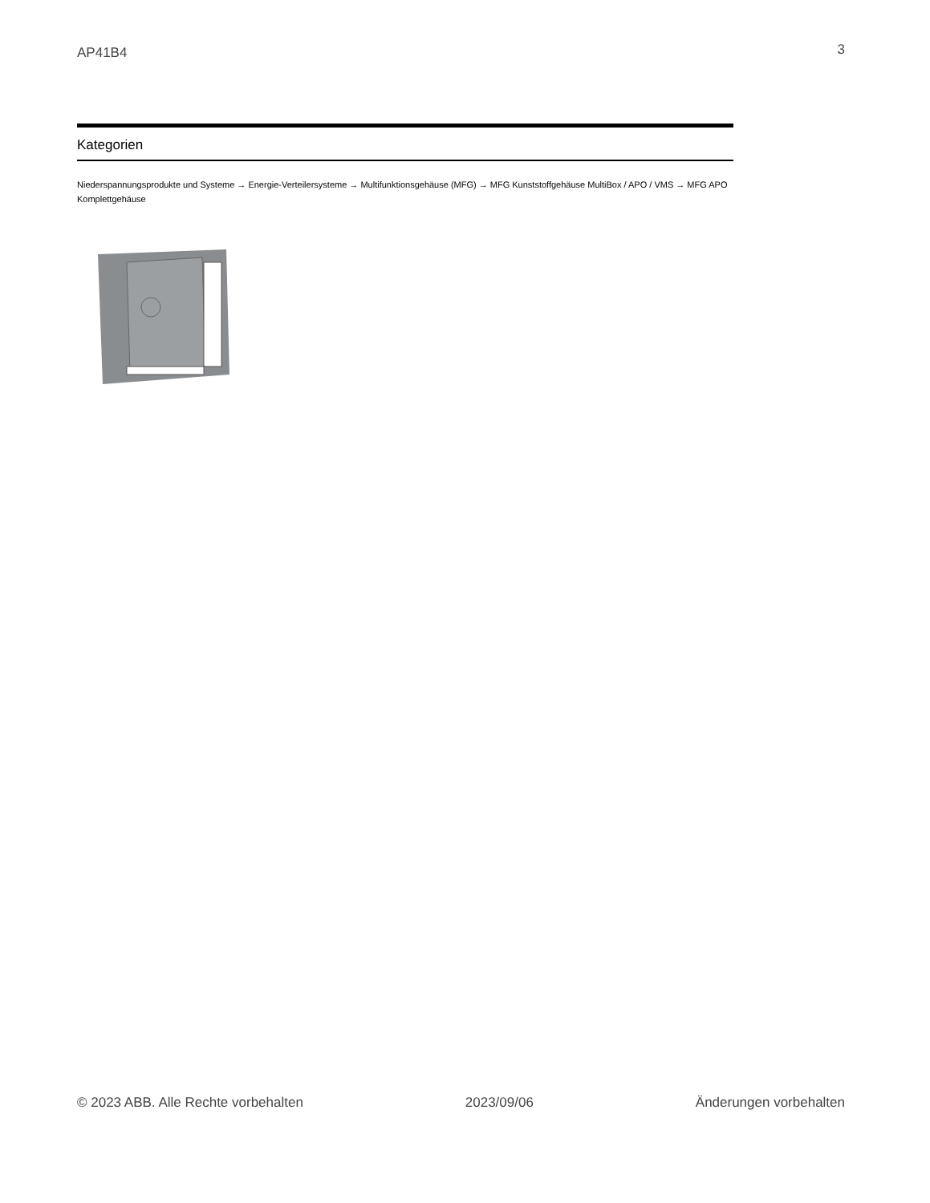AP41B4 3
Kategorien
Niederspannungsprodukte und Systeme → Energie-Verteilersysteme → Multifunktionsgehäuse (MFG) → MFG Kunststoffgehäuse MultiBox / APO / VMS → MFG APO Komplettgehäuse
© 2023 ABB. Alle Rechte vorbehalten 2023/09/06 Änderungen vorbehalten